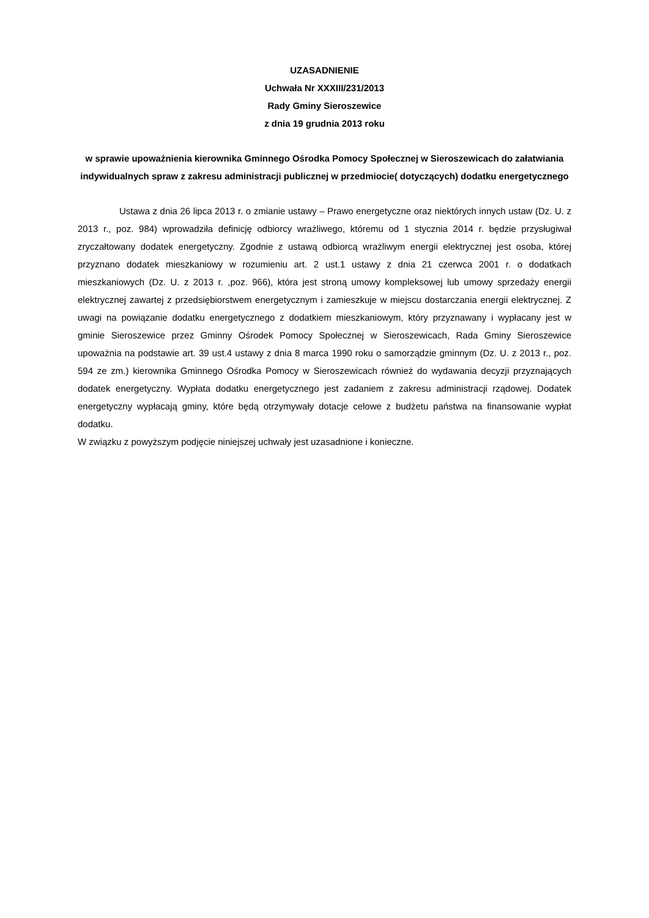UZASADNIENIE
Uchwała Nr XXXIII/231/2013
Rady Gminy Sieroszewice
z dnia 19 grudnia 2013 roku
w sprawie upoważnienia kierownika Gminnego Ośrodka Pomocy Społecznej w Sieroszewicach do załatwiania indywidualnych spraw z zakresu administracji publicznej w przedmiocie( dotyczących) dodatku energetycznego
Ustawa z dnia 26 lipca 2013 r. o zmianie ustawy – Prawo energetyczne oraz niektórych innych ustaw (Dz. U. z 2013 r., poz. 984) wprowadziła definicję odbiorcy wrażliwego, któremu od 1 stycznia 2014 r. będzie przysługiwał zryczałtowany dodatek energetyczny. Zgodnie z ustawą odbiorcą wrażliwym energii elektrycznej jest osoba, której przyznano dodatek mieszkaniowy w rozumieniu art. 2 ust.1 ustawy z dnia 21 czerwca 2001 r. o dodatkach mieszkaniowych (Dz. U. z 2013 r. ,poz. 966), która jest stroną umowy kompleksowej lub umowy sprzedaży energii elektrycznej zawartej z przedsiębiorstwem energetycznym i zamieszkuje w miejscu dostarczania energii elektrycznej. Z uwagi na powiązanie dodatku energetycznego z dodatkiem mieszkaniowym, który przyznawany i wypłacany jest w gminie Sieroszewice przez Gminny Ośrodek Pomocy Społecznej w Sieroszewicach, Rada Gminy Sieroszewice upoważnia na podstawie art. 39 ust.4 ustawy z dnia 8 marca 1990 roku o samorządzie gminnym (Dz. U. z 2013 r., poz. 594 ze zm.) kierownika Gminnego Ośrodka Pomocy w Sieroszewicach również do wydawania decyzji przyznających dodatek energetyczny. Wypłata dodatku energetycznego jest zadaniem z zakresu administracji rządowej. Dodatek energetyczny wypłacają gminy, które będą otrzymywały dotacje celowe z budżetu państwa na finansowanie wypłat dodatku.
W związku z powyższym podjęcie niniejszej uchwały jest uzasadnione i konieczne.